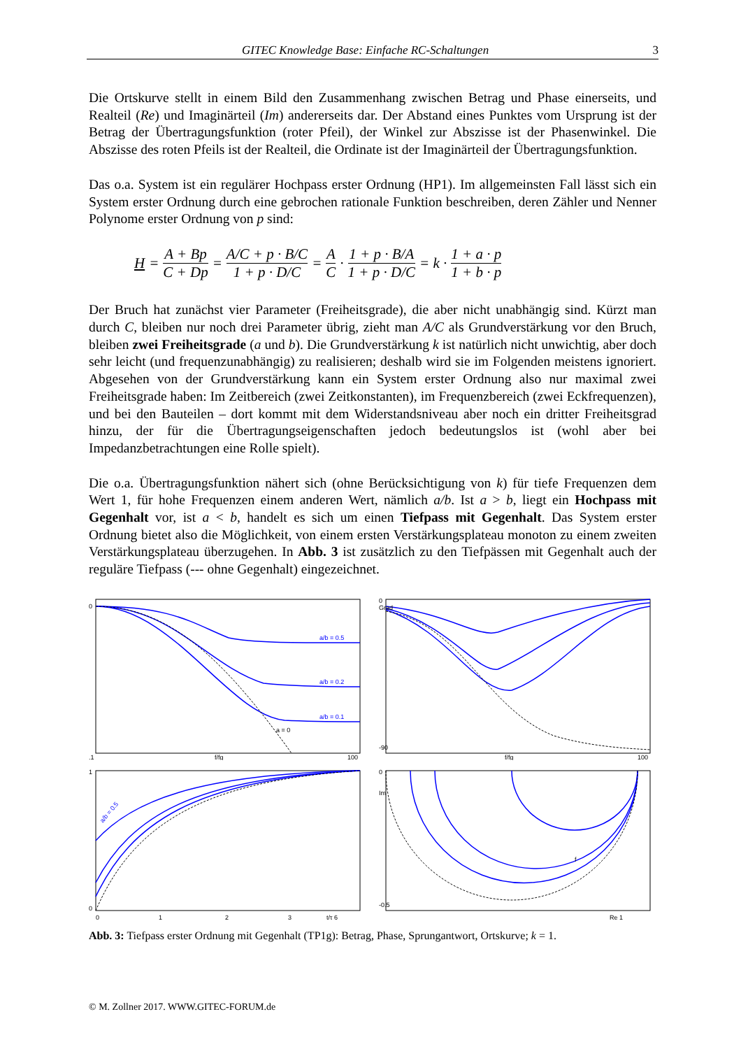GITEC Knowledge Base: Einfache RC-Schaltungen 3
Die Ortskurve stellt in einem Bild den Zusammenhang zwischen Betrag und Phase einerseits, und Realteil (Re) und Imaginärteil (Im) andererseits dar. Der Abstand eines Punktes vom Ursprung ist der Betrag der Übertragungsfunktion (roter Pfeil), der Winkel zur Abszisse ist der Phasenwinkel. Die Abszisse des roten Pfeils ist der Realteil, die Ordinate ist der Imaginärteil der Übertragungsfunktion.
Das o.a. System ist ein regulärer Hochpass erster Ordnung (HP1). Im allgemeinsten Fall lässt sich ein System erster Ordnung durch eine gebrochen rationale Funktion beschreiben, deren Zähler und Nenner Polynome erster Ordnung von p sind:
H = A + Bp C + Dp = A/C + p · B/C 1 + p · D/C = A C · 1 + p · B/A 1 + p · D/C = k · 1 + a · p 1 + b · p
Der Bruch hat zunächst vier Parameter (Freiheitsgrade), die aber nicht unabhängig sind. Kürzt man durch C, bleiben nur noch drei Parameter übrig, zieht man A/C als Grundverstärkung vor den Bruch, bleiben zwei Freiheitsgrade (a und b). Die Grundverstärkung k ist natürlich nicht unwichtig, aber doch sehr leicht (und frequenzunabhängig) zu realisieren; deshalb wird sie im Folgenden meistens ignoriert. Abgesehen von der Grundverstärkung kann ein System erster Ordnung also nur maximal zwei Freiheitsgrade haben: Im Zeitbereich (zwei Zeitkonstanten), im Frequenzbereich (zwei Eckfrequenzen), und bei den Bauteilen – dort kommt mit dem Widerstandsniveau aber noch ein dritter Freiheitsgrad hinzu, der für die Übertragungseigenschaften jedoch bedeutungslos ist (wohl aber bei Impedanzbetrachtungen eine Rolle spielt).
Die o.a. Übertragungsfunktion nähert sich (ohne Berücksichtigung von k) für tiefe Frequenzen dem Wert 1, für hohe Frequenzen einem anderen Wert, nämlich a/b. Ist a > b, liegt ein Hochpass mit Gegenhalt vor, ist a < b, handelt es sich um einen Tiefpass mit Gegenhalt. Das System erster Ordnung bietet also die Möglichkeit, von einem ersten Verstärkungsplateau monoton zu einem zweiten Verstärkungsplateau überzugehen. In Abb. 3 ist zusätzlich zu den Tiefpässen mit Gegenhalt auch der reguläre Tiefpass (--- ohne Gegenhalt) eingezeichnet.
a/b = 0.5
a/b = 0.2
a/b = 0.1
a = 0
0
.1
f/fg
100
0
Grad
-90
f/fg
100
a/b = 0.5
1
0
0
1
2
3
t/τ 6
0
Im
-0.5
f
Re 1
Abb. 3: Tiefpass erster Ordnung mit Gegenhalt (TP1g): Betrag, Phase, Sprungantwort, Ortskurve; k = 1.
© M. Zollner 2017. WWW.GITEC-FORUM.de